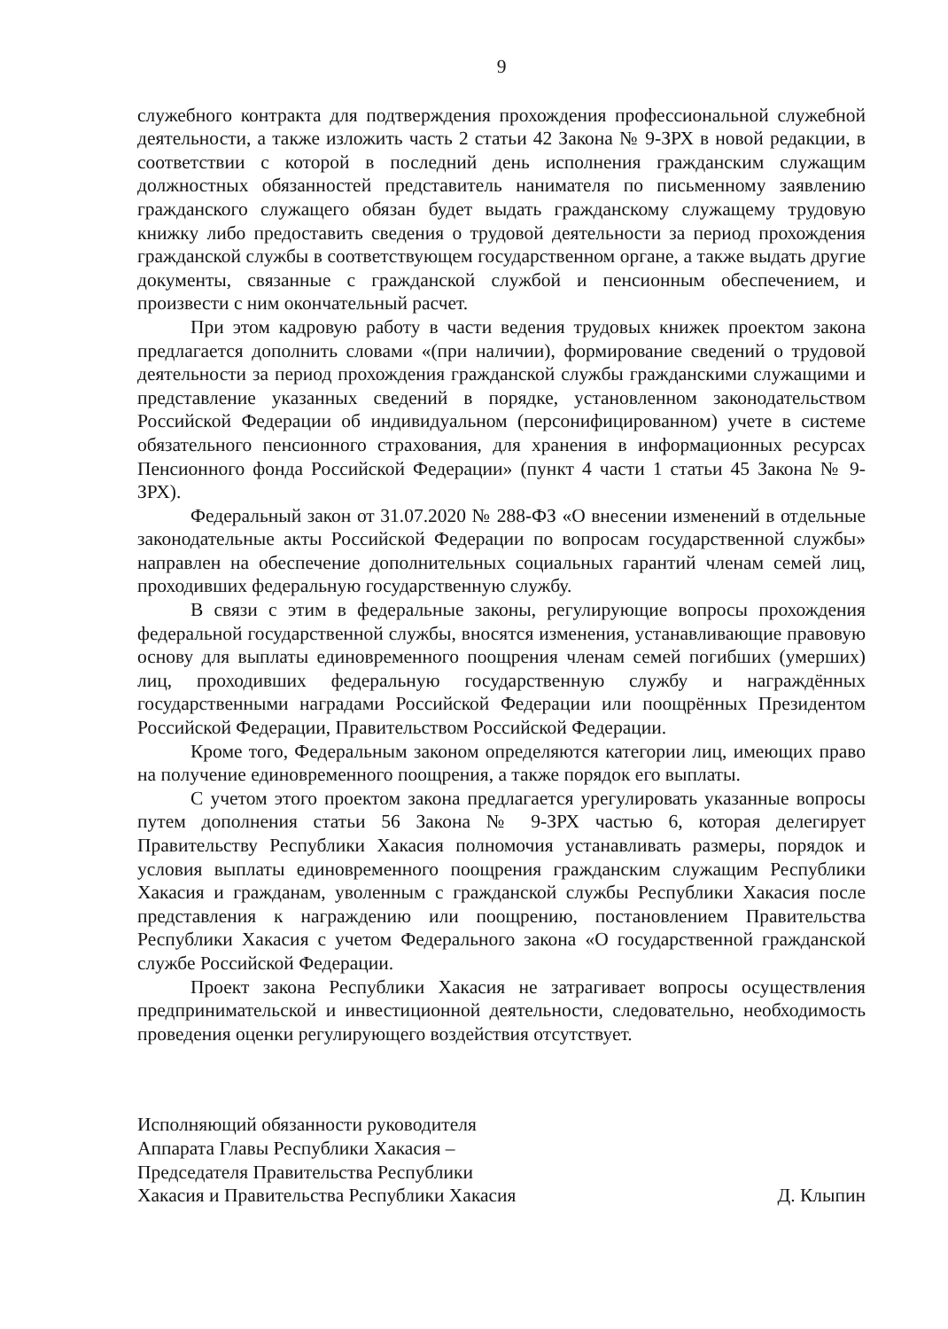9
служебного контракта для подтверждения прохождения профессиональной служебной деятельности, а также изложить часть 2 статьи 42 Закона № 9-ЗРХ в новой редакции, в соответствии с которой в последний день исполнения гражданским служащим должностных обязанностей представитель нанимателя по письменному заявлению гражданского служащего обязан будет выдать гражданскому служащему трудовую книжку либо предоставить сведения о трудовой деятельности за период прохождения гражданской службы в соответствующем государственном органе, а также выдать другие документы, связанные с гражданской службой и пенсионным обеспечением, и произвести с ним окончательный расчет.
При этом кадровую работу в части ведения трудовых книжек проектом закона предлагается дополнить словами «(при наличии), формирование сведений о трудовой деятельности за период прохождения гражданской службы гражданскими служащими и представление указанных сведений в порядке, установленном законодательством Российской Федерации об индивидуальном (персонифицированном) учете в системе обязательного пенсионного страхования, для хранения в информационных ресурсах Пенсионного фонда Российской Федерации» (пункт 4 части 1 статьи 45 Закона № 9-ЗРХ).
Федеральный закон от 31.07.2020 № 288-ФЗ «О внесении изменений в отдельные законодательные акты Российской Федерации по вопросам государственной службы» направлен на обеспечение дополнительных социальных гарантий членам семей лиц, проходивших федеральную государственную службу.
В связи с этим в федеральные законы, регулирующие вопросы прохождения федеральной государственной службы, вносятся изменения, устанавливающие правовую основу для выплаты единовременного поощрения членам семей погибших (умерших) лиц, проходивших федеральную государственную службу и награждённых государственными наградами Российской Федерации или поощрённых Президентом Российской Федерации, Правительством Российской Федерации.
Кроме того, Федеральным законом определяются категории лиц, имеющих право на получение единовременного поощрения, а также порядок его выплаты.
С учетом этого проектом закона предлагается урегулировать указанные вопросы путем дополнения статьи 56 Закона № 9-ЗРХ частью 6, которая делегирует Правительству Республики Хакасия полномочия устанавливать размеры, порядок и условия выплаты единовременного поощрения гражданским служащим Республики Хакасия и гражданам, уволенным с гражданской службы Республики Хакасия после представления к награждению или поощрению, постановлением Правительства Республики Хакасия с учетом Федерального закона «О государственной гражданской службе Российской Федерации.
Проект закона Республики Хакасия не затрагивает вопросы осуществления предпринимательской и инвестиционной деятельности, следовательно, необходимость проведения оценки регулирующего воздействия отсутствует.
Исполняющий обязанности руководителя
Аппарата Главы Республики Хакасия –
Председателя Правительства Республики
Хакасия и Правительства Республики Хакасия
Д. Клыпин